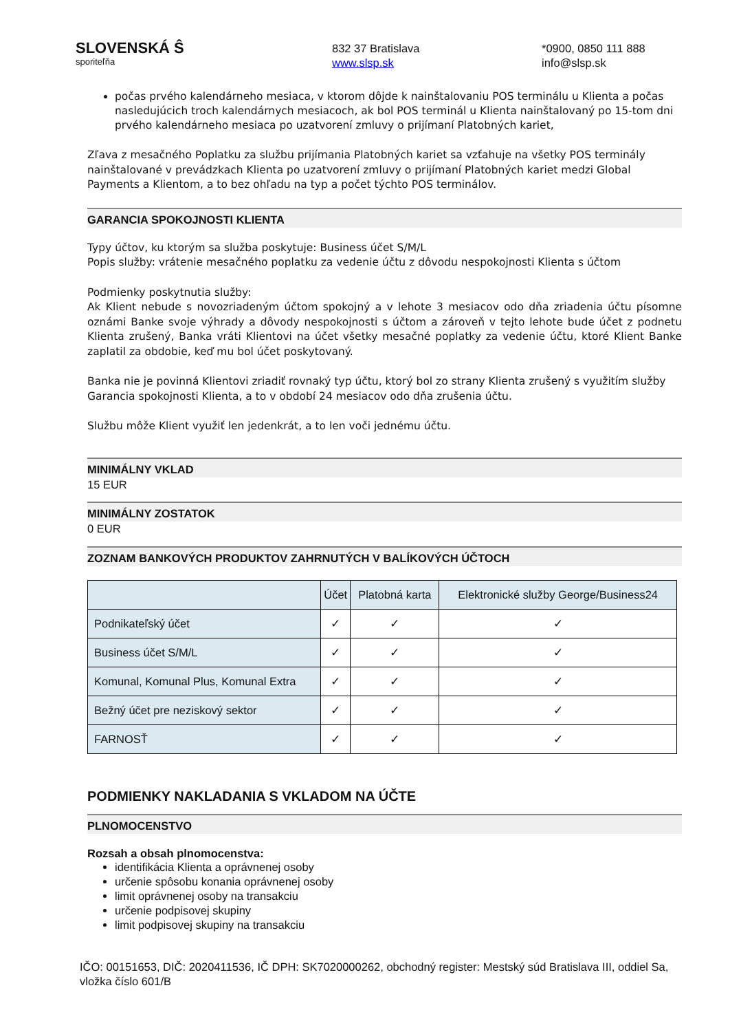SLOVENSKÁ Ŝ
sporiteľňa
832 37 Bratislava
www.slsp.sk
*0900, 0850 111 888
info@slsp.sk
počas prvého kalendárneho mesiaca, v ktorom dôjde k nainštalovaniu POS terminálu u Klienta a počas nasledujúcich troch kalendárnych mesiacoch, ak bol POS terminál u Klienta nainštalovaný po 15-tom dni prvého kalendárneho mesiaca po uzatvorení zmluvy o prijímaní Platobných kariet,
Zľava z mesačného Poplatku za službu prijímania Platobných kariet sa vzťahuje na všetky POS terminály nainštalované v prevádzkach Klienta po uzatvorení zmluvy o prijímaní Platobných kariet medzi Global Payments a Klientom, a to bez ohľadu na typ a počet týchto POS terminálov.
GARANCIA SPOKOJNOSTI KLIENTA
Typy účtov, ku ktorým sa služba poskytuje: Business účet S/M/L
Popis služby: vrátenie mesačného poplatku za vedenie účtu z dôvodu nespokojnosti Klienta s účtom
Podmienky poskytnutia služby:
Ak Klient nebude s novozriadeným účtom spokojný a v lehote 3 mesiacov odo dňa zriadenia účtu písomne oznámi Banke svoje výhrady a dôvody nespokojnosti s účtom a zároveň v tejto lehote bude účet z podnetu Klienta zrušený, Banka vráti Klientovi na účet všetky mesačné poplatky za vedenie účtu, ktoré Klient Banke zaplatil za obdobie, keď mu bol účet poskytovaný.
Banka nie je povinná Klientovi zriadiť rovnaký typ účtu, ktorý bol zo strany Klienta zrušený s využitím služby Garancia spokojnosti Klienta, a to v období 24 mesiacov odo dňa zrušenia účtu.
Službu môže Klient využiť len jedenkrát, a to len voči jednému účtu.
MINIMÁLNY VKLAD
15 EUR
MINIMÁLNY ZOSTATOK
0 EUR
ZOZNAM BANKOVÝCH PRODUKTOV ZAHRNUTÝCH V BALÍKOVÝCH ÚČTOCH
| | Účet | Platobná karta | Elektronické služby George/Business24 |
| --- | --- | --- | --- |
| Podnikateľský účet | ✓ | ✓ | ✓ |
| Business účet S/M/L | ✓ | ✓ | ✓ |
| Komunal, Komunal Plus, Komunal Extra | ✓ | ✓ | ✓ |
| Bežný účet pre neziskový sektor | ✓ | ✓ | ✓ |
| FARNOSŤ | ✓ | ✓ | ✓ |
PODMIENKY NAKLADANIA S VKLADOM NA ÚČTE
PLNOMOCENSTVO
Rozsah a obsah plnomocenstva:
identifikácia Klienta a oprávnenej osoby
určenie spôsobu konania oprávnenej osoby
limit oprávnenej osoby na transakciu
určenie podpisovej skupiny
limit podpisovej skupiny na transakciu
IČO: 00151653, DIČ: 2020411536, IČ DPH: SK7020000262, obchodný register: Mestský súd Bratislava III, oddiel Sa, vložka číslo 601/B